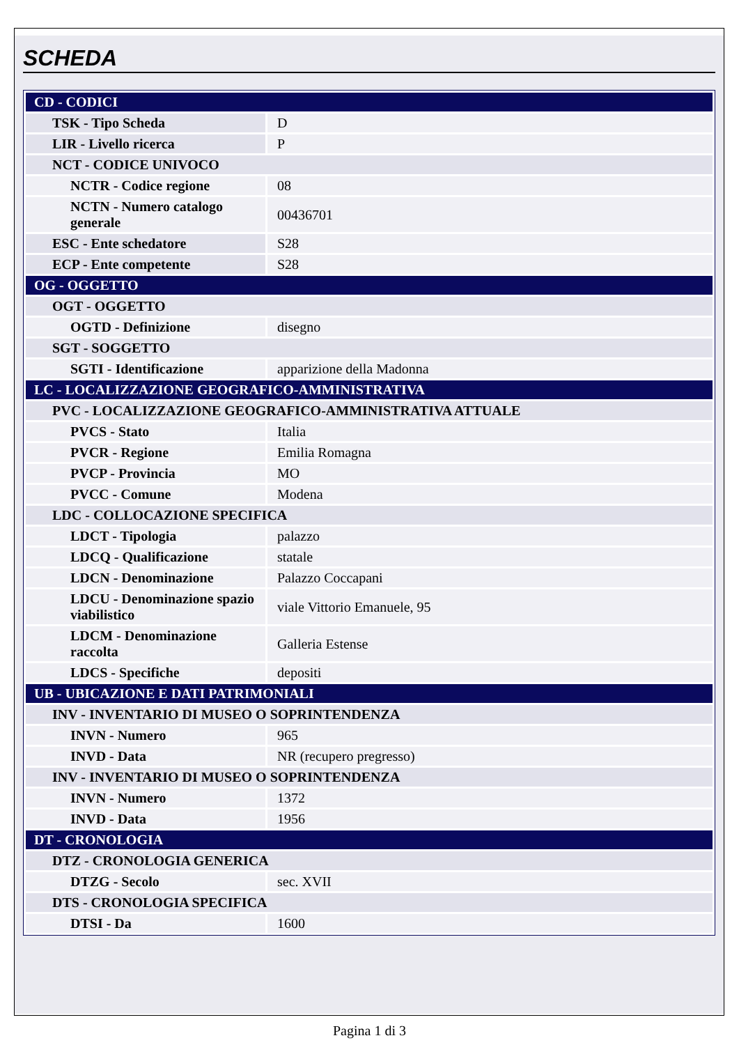SCHEDA
| CD - CODICI | |
| TSK - Tipo Scheda | D |
| LIR - Livello ricerca | P |
| NCT - CODICE UNIVOCO | |
| NCTR - Codice regione | 08 |
| NCTN - Numero catalogo generale | 00436701 |
| ESC - Ente schedatore | S28 |
| ECP - Ente competente | S28 |
| OG - OGGETTO | |
| OGT - OGGETTO | |
| OGTD - Definizione | disegno |
| SGT - SOGGETTO | |
| SGTI - Identificazione | apparizione della Madonna |
| LC - LOCALIZZAZIONE GEOGRAFICO-AMMINISTRATIVA | |
| PVC - LOCALIZZAZIONE GEOGRAFICO-AMMINISTRATIVA ATTUALE | |
| PVCS - Stato | Italia |
| PVCR - Regione | Emilia Romagna |
| PVCP - Provincia | MO |
| PVCC - Comune | Modena |
| LDC - COLLOCAZIONE SPECIFICA | |
| LDCT - Tipologia | palazzo |
| LDCQ - Qualificazione | statale |
| LDCN - Denominazione | Palazzo Coccapani |
| LDCU - Denominazione spazio viabilistico | viale Vittorio Emanuele, 95 |
| LDCM - Denominazione raccolta | Galleria Estense |
| LDCS - Specifiche | depositi |
| UB - UBICAZIONE E DATI PATRIMONIALI | |
| INV - INVENTARIO DI MUSEO O SOPRINTENDENZA | |
| INVN - Numero | 965 |
| INVD - Data | NR (recupero pregresso) |
| INV - INVENTARIO DI MUSEO O SOPRINTENDENZA | |
| INVN - Numero | 1372 |
| INVD - Data | 1956 |
| DT - CRONOLOGIA | |
| DTZ - CRONOLOGIA GENERICA | |
| DTZG - Secolo | sec. XVII |
| DTS - CRONOLOGIA SPECIFICA | |
| DTSI - Da | 1600 |
Pagina 1 di 3